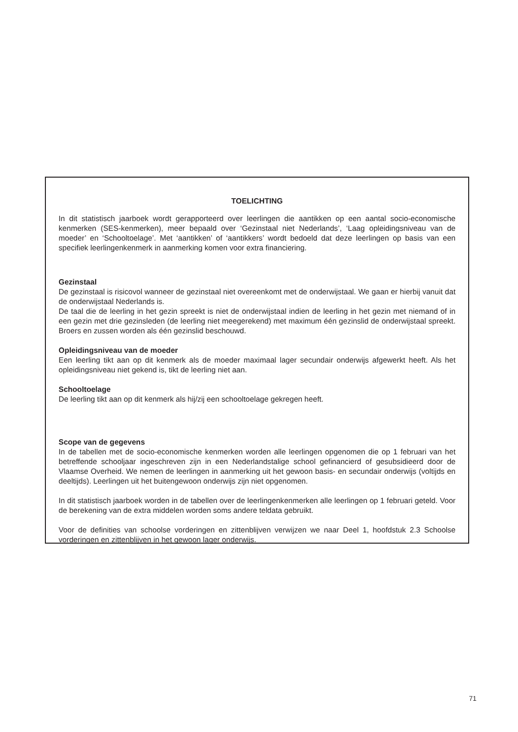TOELICHTING
In dit statistisch jaarboek wordt gerapporteerd over leerlingen die aantikken op een aantal socio-economische kenmerken (SES-kenmerken), meer bepaald over ‘Gezinstaal niet Nederlands’, ‘Laag opleidingsniveau van de moeder’ en ‘Schooltoelage’. Met ‘aantikken’ of ‘aantikkers’ wordt bedoeld dat deze leerlingen op basis van een specifiek leerlingenkenmerk in aanmerking komen voor extra financiering.
Gezinstaal
De gezinstaal is risicovol wanneer de gezinstaal niet overeenkomt met de onderwijstaal. We gaan er hierbij vanuit dat de onderwijstaal Nederlands is.
De taal die de leerling in het gezin spreekt is niet de onderwijstaal indien de leerling in het gezin met niemand of in een gezin met drie gezinsleden (de leerling niet meegerekend) met maximum één gezinslid de onderwijstaal spreekt. Broers en zussen worden als één gezinslid beschouwd.
Opleidingsniveau van de moeder
Een leerling tikt aan op dit kenmerk als de moeder maximaal lager secundair onderwijs afgewerkt heeft. Als het opleidingsniveau niet gekend is, tikt de leerling niet aan.
Schooltoelage
De leerling tikt aan op dit kenmerk als hij/zij een schooltoelage gekregen heeft.
Scope van de gegevens
In de tabellen met de socio-economische kenmerken worden alle leerlingen opgenomen die op 1 februari van het betreffende schooljaar ingeschreven zijn in een Nederlandstalige school gefinancierd of gesubsidieerd door de Vlaamse Overheid. We nemen de leerlingen in aanmerking uit het gewoon basis- en secundair onderwijs (voltijds en deeltijds). Leerlingen uit het buitengewoon onderwijs zijn niet opgenomen.
In dit statistisch jaarboek worden in de tabellen over de leerlingenkenmerken alle leerlingen op 1 februari geteld. Voor de berekening van de extra middelen worden soms andere teldata gebruikt.
Voor de definities van schoolse vorderingen en zittenblijven verwijzen we naar Deel 1, hoofdstuk 2.3 Schoolse vorderingen en zittenblijven in het gewoon lager onderwijs.
71